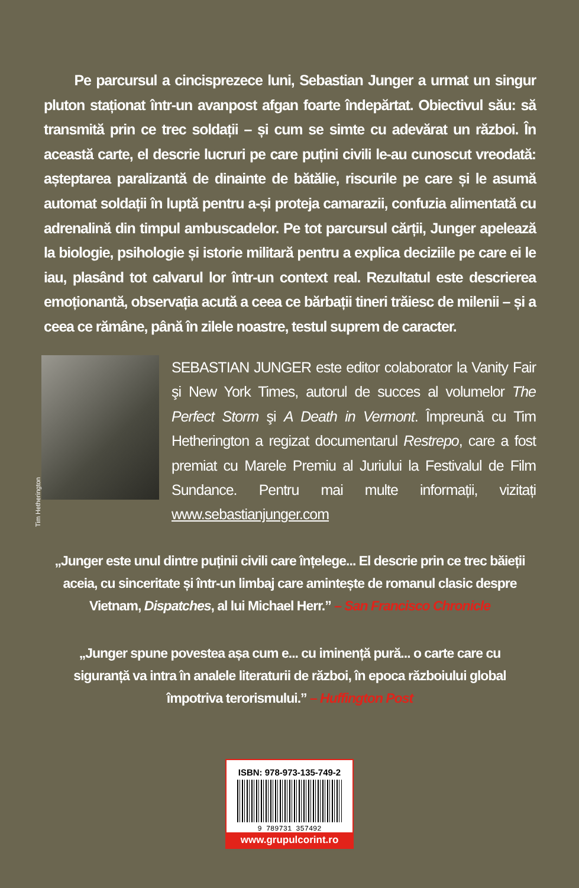Pe parcursul a cincisprezece luni, Sebastian Junger a urmat un singur pluton staționat într-un avanpost afgan foarte îndepărtat. Obiectivul său: să transmită prin ce trec soldații – și cum se simte cu adevărat un război. În această carte, el descrie lucruri pe care puțini civili le-au cunoscut vreodată: așteptarea paralizantă de dinainte de bătălie, riscurile pe care și le asumă automat soldații în luptă pentru a-și proteja camarazii, confuzia alimentată cu adrenalină din timpul ambuscadelor. Pe tot parcursul cărții, Junger apelează la biologie, psihologie și istorie militară pentru a explica deciziile pe care ei le iau, plasând tot calvarul lor într-un context real. Rezultatul este descrierea emoționantă, observația acută a ceea ce bărbații tineri trăiesc de milenii – și a ceea ce rămâne, până în zilele noastre, testul suprem de caracter.
Tim Hetherington
SEBASTIAN JUNGER este editor colaborator la Vanity Fair şi New York Times, autorul de succes al volumelor The Perfect Storm şi A Death in Vermont. Împreună cu Tim Hetherington a regizat documentarul Restrepo, care a fost premiat cu Marele Premiu al Juriului la Festivalul de Film Sundance. Pentru mai multe informații, vizitați www.sebastianjunger.com
„Junger este unul dintre puținii civili care înțelege... El descrie prin ce trec băieții aceia, cu sinceritate și într-un limbaj care amintește de romanul clasic despre Vietnam, Dispatches, al lui Michael Herr.” – San Francisco Chronicle
„Junger spune povestea așa cum e... cu iminență pură... o carte care cu siguranță va intra în analele literaturii de război, în epoca războiului global împotriva terorismului.” – Huffington Post
ISBN: 978-973-135-749-2
9 789731 357492
www.grupulcorint.ro